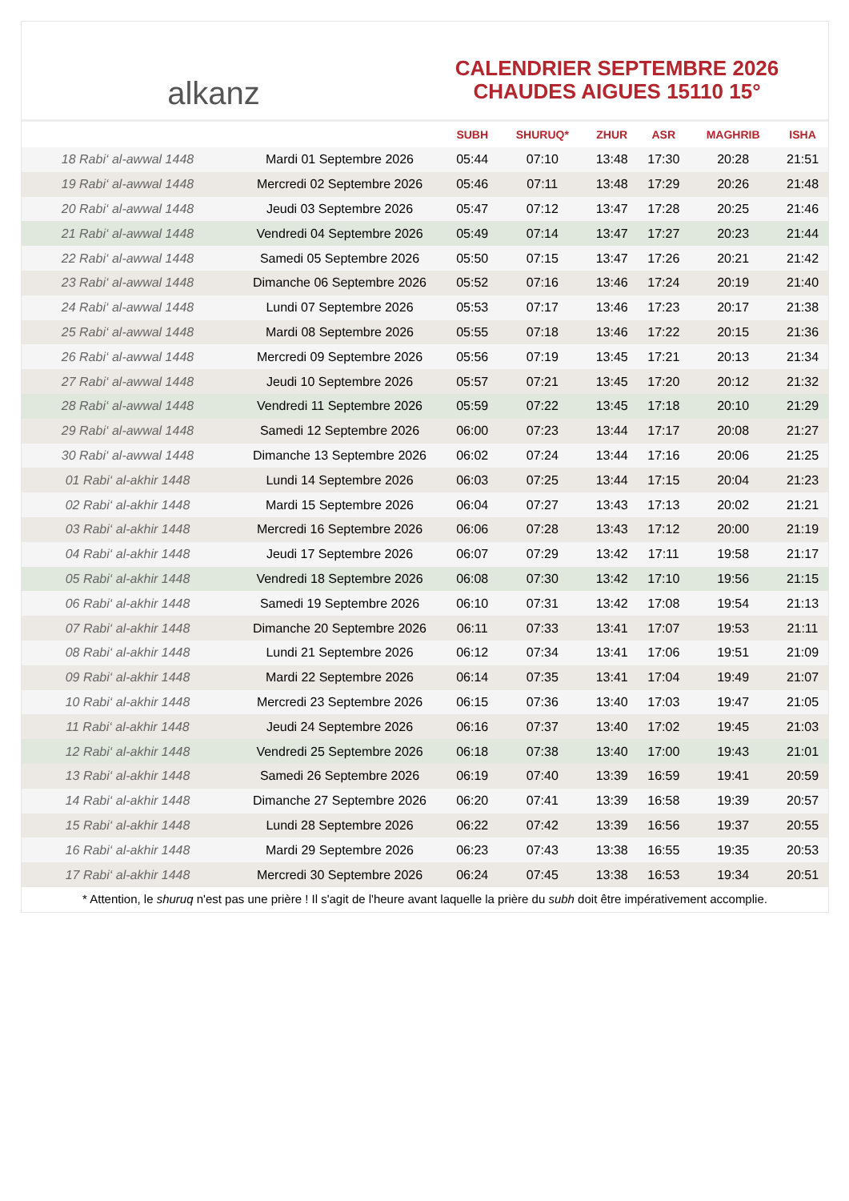alkanz
CALENDRIER SEPTEMBRE 2026
CHAUDES AIGUES 15110 15°
| | | SUBH | SHURUQ* | ZHUR | ASR | MAGHRIB | ISHA |
| --- | --- | --- | --- | --- | --- | --- | --- |
| 18 Rabi‘ al-awwal 1448 | Mardi 01 Septembre 2026 | 05:44 | 07:10 | 13:48 | 17:30 | 20:28 | 21:51 |
| 19 Rabi‘ al-awwal 1448 | Mercredi 02 Septembre 2026 | 05:46 | 07:11 | 13:48 | 17:29 | 20:26 | 21:48 |
| 20 Rabi‘ al-awwal 1448 | Jeudi 03 Septembre 2026 | 05:47 | 07:12 | 13:47 | 17:28 | 20:25 | 21:46 |
| 21 Rabi‘ al-awwal 1448 | Vendredi 04 Septembre 2026 | 05:49 | 07:14 | 13:47 | 17:27 | 20:23 | 21:44 |
| 22 Rabi‘ al-awwal 1448 | Samedi 05 Septembre 2026 | 05:50 | 07:15 | 13:47 | 17:26 | 20:21 | 21:42 |
| 23 Rabi‘ al-awwal 1448 | Dimanche 06 Septembre 2026 | 05:52 | 07:16 | 13:46 | 17:24 | 20:19 | 21:40 |
| 24 Rabi‘ al-awwal 1448 | Lundi 07 Septembre 2026 | 05:53 | 07:17 | 13:46 | 17:23 | 20:17 | 21:38 |
| 25 Rabi‘ al-awwal 1448 | Mardi 08 Septembre 2026 | 05:55 | 07:18 | 13:46 | 17:22 | 20:15 | 21:36 |
| 26 Rabi‘ al-awwal 1448 | Mercredi 09 Septembre 2026 | 05:56 | 07:19 | 13:45 | 17:21 | 20:13 | 21:34 |
| 27 Rabi‘ al-awwal 1448 | Jeudi 10 Septembre 2026 | 05:57 | 07:21 | 13:45 | 17:20 | 20:12 | 21:32 |
| 28 Rabi‘ al-awwal 1448 | Vendredi 11 Septembre 2026 | 05:59 | 07:22 | 13:45 | 17:18 | 20:10 | 21:29 |
| 29 Rabi‘ al-awwal 1448 | Samedi 12 Septembre 2026 | 06:00 | 07:23 | 13:44 | 17:17 | 20:08 | 21:27 |
| 30 Rabi‘ al-awwal 1448 | Dimanche 13 Septembre 2026 | 06:02 | 07:24 | 13:44 | 17:16 | 20:06 | 21:25 |
| 01 Rabi‘ al-akhir 1448 | Lundi 14 Septembre 2026 | 06:03 | 07:25 | 13:44 | 17:15 | 20:04 | 21:23 |
| 02 Rabi‘ al-akhir 1448 | Mardi 15 Septembre 2026 | 06:04 | 07:27 | 13:43 | 17:13 | 20:02 | 21:21 |
| 03 Rabi‘ al-akhir 1448 | Mercredi 16 Septembre 2026 | 06:06 | 07:28 | 13:43 | 17:12 | 20:00 | 21:19 |
| 04 Rabi‘ al-akhir 1448 | Jeudi 17 Septembre 2026 | 06:07 | 07:29 | 13:42 | 17:11 | 19:58 | 21:17 |
| 05 Rabi‘ al-akhir 1448 | Vendredi 18 Septembre 2026 | 06:08 | 07:30 | 13:42 | 17:10 | 19:56 | 21:15 |
| 06 Rabi‘ al-akhir 1448 | Samedi 19 Septembre 2026 | 06:10 | 07:31 | 13:42 | 17:08 | 19:54 | 21:13 |
| 07 Rabi‘ al-akhir 1448 | Dimanche 20 Septembre 2026 | 06:11 | 07:33 | 13:41 | 17:07 | 19:53 | 21:11 |
| 08 Rabi‘ al-akhir 1448 | Lundi 21 Septembre 2026 | 06:12 | 07:34 | 13:41 | 17:06 | 19:51 | 21:09 |
| 09 Rabi‘ al-akhir 1448 | Mardi 22 Septembre 2026 | 06:14 | 07:35 | 13:41 | 17:04 | 19:49 | 21:07 |
| 10 Rabi‘ al-akhir 1448 | Mercredi 23 Septembre 2026 | 06:15 | 07:36 | 13:40 | 17:03 | 19:47 | 21:05 |
| 11 Rabi‘ al-akhir 1448 | Jeudi 24 Septembre 2026 | 06:16 | 07:37 | 13:40 | 17:02 | 19:45 | 21:03 |
| 12 Rabi‘ al-akhir 1448 | Vendredi 25 Septembre 2026 | 06:18 | 07:38 | 13:40 | 17:00 | 19:43 | 21:01 |
| 13 Rabi‘ al-akhir 1448 | Samedi 26 Septembre 2026 | 06:19 | 07:40 | 13:39 | 16:59 | 19:41 | 20:59 |
| 14 Rabi‘ al-akhir 1448 | Dimanche 27 Septembre 2026 | 06:20 | 07:41 | 13:39 | 16:58 | 19:39 | 20:57 |
| 15 Rabi‘ al-akhir 1448 | Lundi 28 Septembre 2026 | 06:22 | 07:42 | 13:39 | 16:56 | 19:37 | 20:55 |
| 16 Rabi‘ al-akhir 1448 | Mardi 29 Septembre 2026 | 06:23 | 07:43 | 13:38 | 16:55 | 19:35 | 20:53 |
| 17 Rabi‘ al-akhir 1448 | Mercredi 30 Septembre 2026 | 06:24 | 07:45 | 13:38 | 16:53 | 19:34 | 20:51 |
* Attention, le shuruq n'est pas une prière ! Il s'agit de l'heure avant laquelle la prière du subh doit être impérativement accomplie.